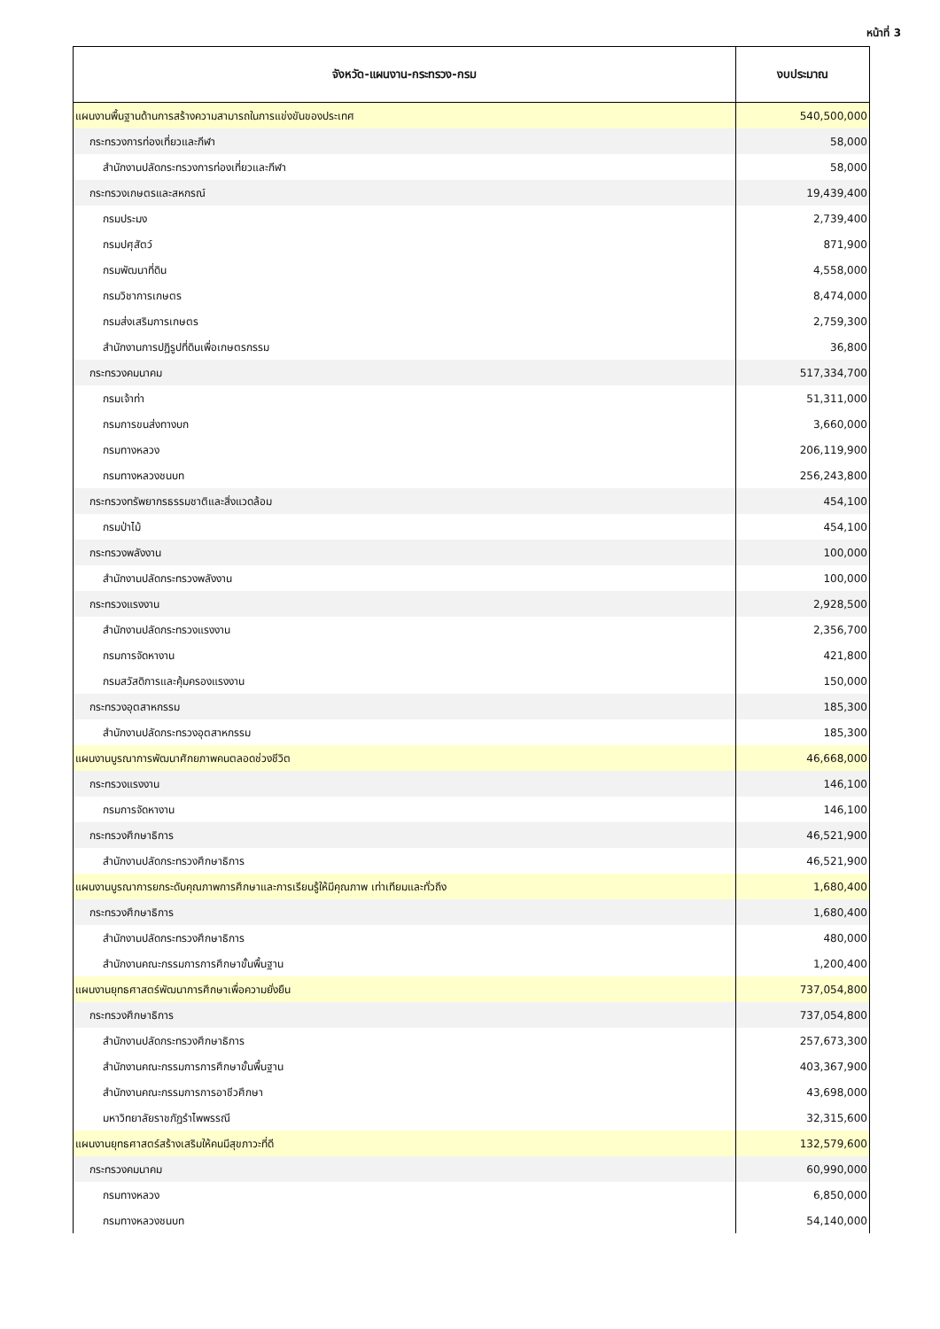หน้าที่ 3
| จังหวัด-แผนงาน-กระทรวง-กรม | งบประมาณ |
| --- | --- |
| แผนงานพื้นฐานด้านการสร้างความสามารถในการแข่งขันของประเทศ | 540,500,000 |
| กระทรวงการท่องเที่ยวและกีฬา | 58,000 |
| สำนักงานปลัดกระทรวงการท่องเที่ยวและกีฬา | 58,000 |
| กระทรวงเกษตรและสหกรณ์ | 19,439,400 |
| กรมประมง | 2,739,400 |
| กรมปศุสัตว์ | 871,900 |
| กรมพัฒนาที่ดิน | 4,558,000 |
| กรมวิชาการเกษตร | 8,474,000 |
| กรมส่งเสริมการเกษตร | 2,759,300 |
| สำนักงานการปฏิรูปที่ดินเพื่อเกษตรกรรม | 36,800 |
| กระทรวงคมนาคม | 517,334,700 |
| กรมเจ้าท่า | 51,311,000 |
| กรมการขนส่งทางบก | 3,660,000 |
| กรมทางหลวง | 206,119,900 |
| กรมทางหลวงชนบท | 256,243,800 |
| กระทรวงทรัพยากรธรรมชาติและสิ่งแวดล้อม | 454,100 |
| กรมป่าไม้ | 454,100 |
| กระทรวงพลังงาน | 100,000 |
| สำนักงานปลัดกระทรวงพลังงาน | 100,000 |
| กระทรวงแรงงาน | 2,928,500 |
| สำนักงานปลัดกระทรวงแรงงาน | 2,356,700 |
| กรมการจัดหางาน | 421,800 |
| กรมสวัสดิการและคุ้มครองแรงงาน | 150,000 |
| กระทรวงอุตสาหกรรม | 185,300 |
| สำนักงานปลัดกระทรวงอุตสาหกรรม | 185,300 |
| แผนงานบูรณาการพัฒนาศักยภาพคนตลอดช่วงชีวิต | 46,668,000 |
| กระทรวงแรงงาน | 146,100 |
| กรมการจัดหางาน | 146,100 |
| กระทรวงศึกษาธิการ | 46,521,900 |
| สำนักงานปลัดกระทรวงศึกษาธิการ | 46,521,900 |
| แผนงานบูรณาการยกระดับคุณภาพการศึกษาและการเรียนรู้ให้มีคุณภาพ เท่าเทียมและทั่วถึง | 1,680,400 |
| กระทรวงศึกษาธิการ | 1,680,400 |
| สำนักงานปลัดกระทรวงศึกษาธิการ | 480,000 |
| สำนักงานคณะกรรมการการศึกษาขั้นพื้นฐาน | 1,200,400 |
| แผนงานยุทธศาสตร์พัฒนาการศึกษาเพื่อความยั่งยืน | 737,054,800 |
| กระทรวงศึกษาธิการ | 737,054,800 |
| สำนักงานปลัดกระทรวงศึกษาธิการ | 257,673,300 |
| สำนักงานคณะกรรมการการศึกษาขั้นพื้นฐาน | 403,367,900 |
| สำนักงานคณะกรรมการการอาชีวศึกษา | 43,698,000 |
| มหาวิทยาลัยราชภัฏรำไพพรรณี | 32,315,600 |
| แผนงานยุทธศาสตร์สร้างเสริมให้คนมีสุขภาวะที่ดี | 132,579,600 |
| กระทรวงคมนาคม | 60,990,000 |
| กรมทางหลวง | 6,850,000 |
| กรมทางหลวงชนบท | 54,140,000 |